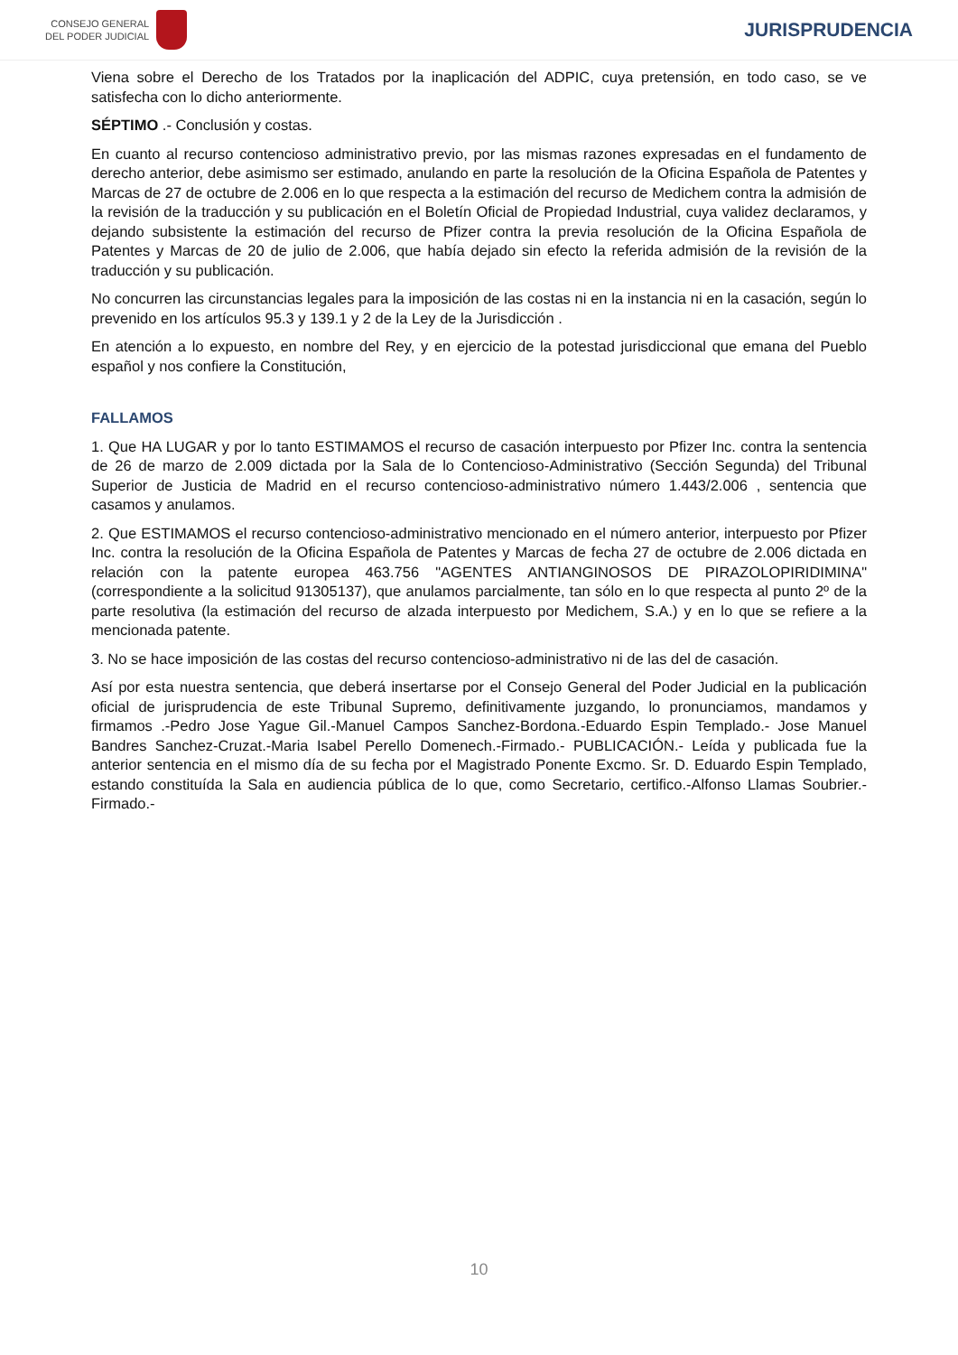CONSEJO GENERAL
DEL PODER JUDICIAL
JURISPRUDENCIA
Viena sobre el Derecho de los Tratados por la inaplicación del ADPIC, cuya pretensión, en todo caso, se ve satisfecha con lo dicho anteriormente.
SÉPTIMO .- Conclusión y costas.
En cuanto al recurso contencioso administrativo previo, por las mismas razones expresadas en el fundamento de derecho anterior, debe asimismo ser estimado, anulando en parte la resolución de la Oficina Española de Patentes y Marcas de 27 de octubre de 2.006 en lo que respecta a la estimación del recurso de Medichem contra la admisión de la revisión de la traducción y su publicación en el Boletín Oficial de Propiedad Industrial, cuya validez declaramos, y dejando subsistente la estimación del recurso de Pfizer contra la previa resolución de la Oficina Española de Patentes y Marcas de 20 de julio de 2.006, que había dejado sin efecto la referida admisión de la revisión de la traducción y su publicación.
No concurren las circunstancias legales para la imposición de las costas ni en la instancia ni en la casación, según lo prevenido en los artículos 95.3 y 139.1 y 2 de la Ley de la Jurisdicción .
En atención a lo expuesto, en nombre del Rey, y en ejercicio de la potestad jurisdiccional que emana del Pueblo español y nos confiere la Constitución,
FALLAMOS
1. Que HA LUGAR y por lo tanto ESTIMAMOS el recurso de casación interpuesto por Pfizer Inc. contra la sentencia de 26 de marzo de 2.009 dictada por la Sala de lo Contencioso-Administrativo (Sección Segunda) del Tribunal Superior de Justicia de Madrid en el recurso contencioso-administrativo número 1.443/2.006 , sentencia que casamos y anulamos.
2. Que ESTIMAMOS el recurso contencioso-administrativo mencionado en el número anterior, interpuesto por Pfizer Inc. contra la resolución de la Oficina Española de Patentes y Marcas de fecha 27 de octubre de 2.006 dictada en relación con la patente europea 463.756 "AGENTES ANTIANGINOSOS DE PIRAZOLOPIRIDIMINA" (correspondiente a la solicitud 91305137), que anulamos parcialmente, tan sólo en lo que respecta al punto 2º de la parte resolutiva (la estimación del recurso de alzada interpuesto por Medichem, S.A.) y en lo que se refiere a la mencionada patente.
3. No se hace imposición de las costas del recurso contencioso-administrativo ni de las del de casación.
Así por esta nuestra sentencia, que deberá insertarse por el Consejo General del Poder Judicial en la publicación oficial de jurisprudencia de este Tribunal Supremo, definitivamente juzgando, lo pronunciamos, mandamos y firmamos .-Pedro Jose Yague Gil.-Manuel Campos Sanchez-Bordona.-Eduardo Espin Templado.- Jose Manuel Bandres Sanchez-Cruzat.-Maria Isabel Perello Domenech.-Firmado.- PUBLICACIÓN.- Leída y publicada fue la anterior sentencia en el mismo día de su fecha por el Magistrado Ponente Excmo. Sr. D. Eduardo Espin Templado, estando constituída la Sala en audiencia pública de lo que, como Secretario, certifico.-Alfonso Llamas Soubrier.-Firmado.-
10